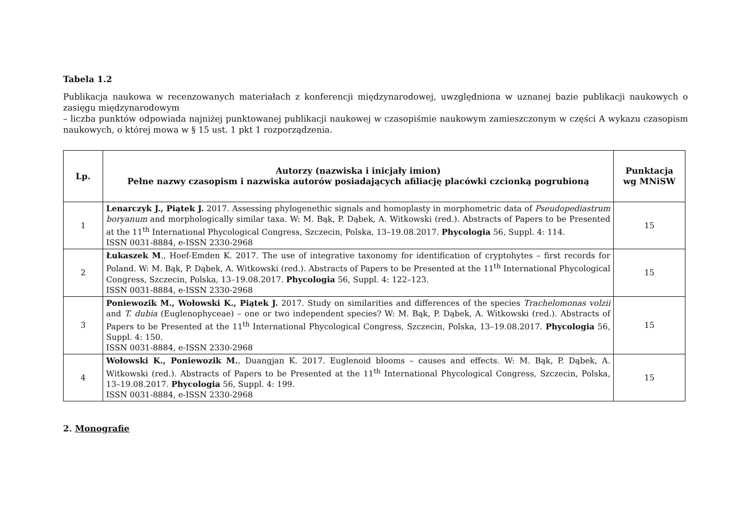Tabela 1.2
Publikacja naukowa w recenzowanych materiałach z konferencji międzynarodowej, uwzględniona w uznanej bazie publikacji naukowych o zasięgu międzynarodowym
– liczba punktów odpowiada najniżej punktowanej publikacji naukowej w czasopiśmie naukowym zamieszczonym w części A wykazu czasopism naukowych, o której mowa w § 15 ust. 1 pkt 1 rozporządzenia.
| Lp. | Autorzy (nazwiska i inicjały imion) Pełne nazwy czasopism i nazwiska autorów posiadających afiliację placówki czcionką pogrubioną | Punktacja wg MNiSW |
| --- | --- | --- |
| 1 | Lenarczyk J., Piątek J. 2017. Assessing phylogenethic signals and homoplasty in morphometric data of Pseudopediastrum boryanum and morphologically similar taxa. W: M. Bąk, P. Dąbek, A. Witkowski (red.). Abstracts of Papers to be Presented at the 11<sup>th</sup> International Phycological Congress, Szczecin, Polska, 13–19.08.2017. Phycologia 56, Suppl. 4: 114. ISSN 0031-8884, e-ISSN 2330-2968 | 15 |
| 2 | Łukaszek M ., Hoef-Emden K. 2017. The use of integrative taxonomy for identification of cryptohytes – first records for Poland. W: M. Bąk, P. Dąbek, A. Witkowski (red.). Abstracts of Papers to be Presented at the 11<sup>th</sup> International Phycological Congress, Szczecin, Polska, 13–19.08.2017. Phycologia 56, Suppl. 4: 122–123. ISSN 0031-8884, e-ISSN 2330-2968 | 15 |
| 3 | Poniewozik M., Wołowski K., Piątek J. 2017. Study on similarities and differences of the species Trachelomonas volzii and T. dubia (Euglenophyceae) – one or two independent species? W: M. Bąk, P. Dąbek, A. Witkowski (red.). Abstracts of Papers to be Presented at the 11<sup>th</sup> International Phycological Congress, Szczecin, Polska, 13–19.08.2017. Phycologia 56, Suppl. 4: 150. ISSN 0031-8884, e-ISSN 2330-2968 | 15 |
| 4 | Wołowski K., Poniewozik M. , Duangjan K. 2017. Euglenoid blooms – causes and effects. W: M. Bąk, P. Dąbek, A. Witkowski (red.). Abstracts of Papers to be Presented at the 11<sup>th</sup> International Phycological Congress, Szczecin, Polska, 13–19.08.2017. Phycologia 56, Suppl. 4: 199. ISSN 0031-8884, e-ISSN 2330-2968 | 15 |
2. Monografie